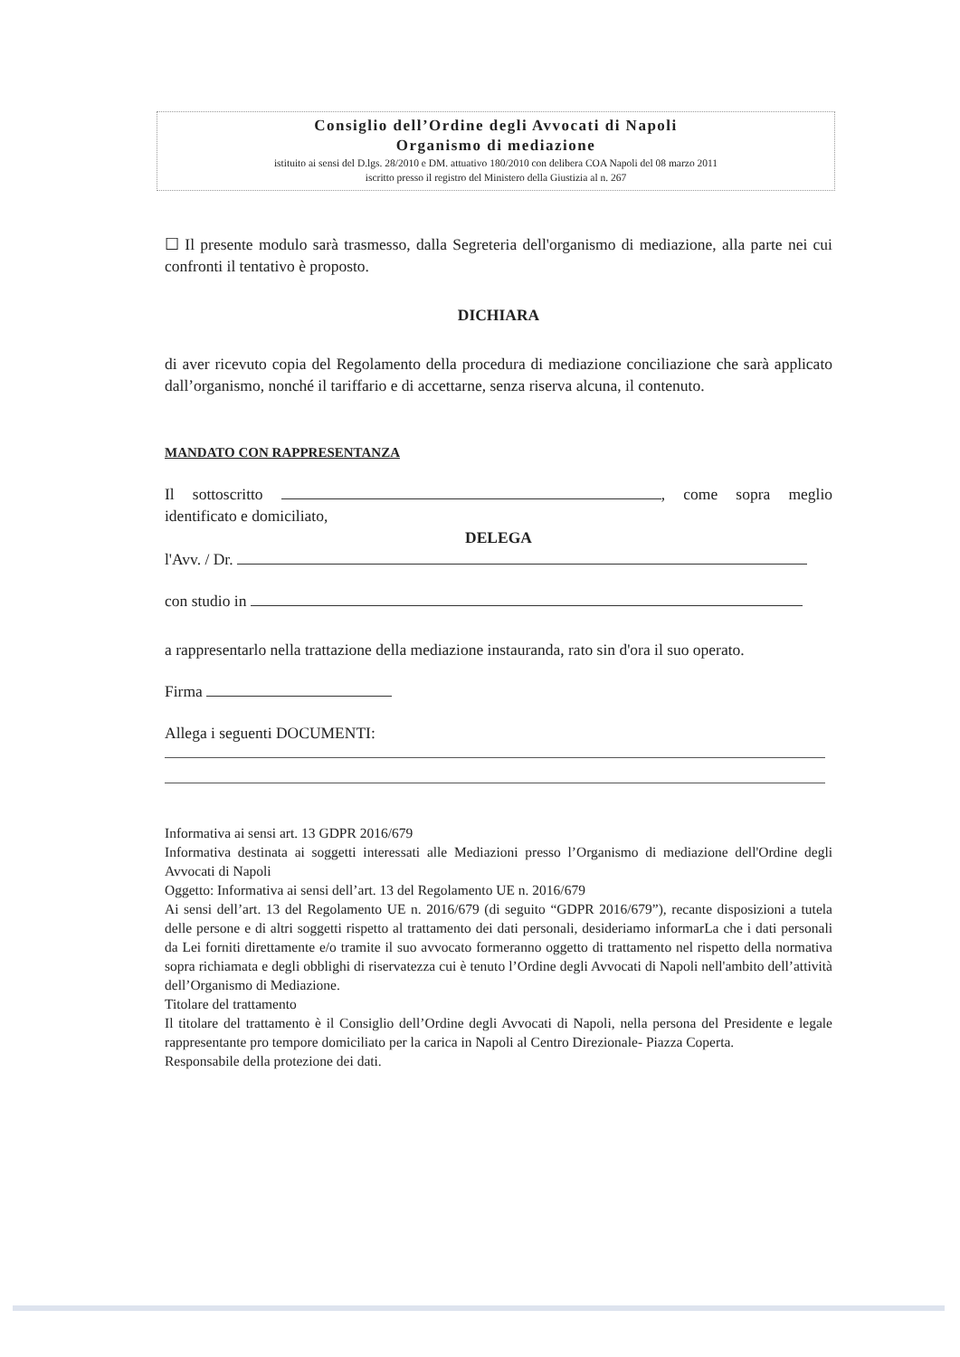Consiglio dell’Ordine degli Avvocati di Napoli
Organismo di mediazione
istituito ai sensi del D.lgs. 28/2010 e DM. attuativo 180/2010 con delibera COA Napoli del 08 marzo 2011
iscritto presso il registro del Ministero della Giustizia al n. 267
☐ Il presente modulo sarà trasmesso, dalla Segreteria dell'organismo di mediazione, alla parte nei cui confronti il tentativo è proposto.
DICHIARA
di aver ricevuto copia del Regolamento della procedura di mediazione conciliazione che sarà applicato dall’organismo, nonché il tariffario e di accettarne, senza riserva alcuna, il contenuto.
MANDATO CON RAPPRESENTANZA
Il sottoscritto , come sopra meglio identificato e domiciliato,
DELEGA
l'Avv. / Dr.
con studio in
a rappresentarlo nella trattazione della mediazione instauranda, rato sin d'ora il suo operato.
Firma
Allega i seguenti DOCUMENTI:
Informativa ai sensi art. 13 GDPR 2016/679
Informativa destinata ai soggetti interessati alle Mediazioni presso l’Organismo di mediazione dell'Ordine degli Avvocati di Napoli
Oggetto: Informativa ai sensi dell’art. 13 del Regolamento UE n. 2016/679
Ai sensi dell’art. 13 del Regolamento UE n. 2016/679 (di seguito “GDPR 2016/679”), recante disposizioni a tutela delle persone e di altri soggetti rispetto al trattamento dei dati personali, desideriamo informarLa che i dati personali da Lei forniti direttamente e/o tramite il suo avvocato formeranno oggetto di trattamento nel rispetto della normativa sopra richiamata e degli obblighi di riservatezza cui è tenuto l’Ordine degli Avvocati di Napoli nell'ambito dell’attività dell’Organismo di Mediazione.
Titolare del trattamento
Il titolare del trattamento è il Consiglio dell’Ordine degli Avvocati di Napoli, nella persona del Presidente e legale rappresentante pro tempore domiciliato per la carica in Napoli al Centro Direzionale- Piazza Coperta.
Responsabile della protezione dei dati.